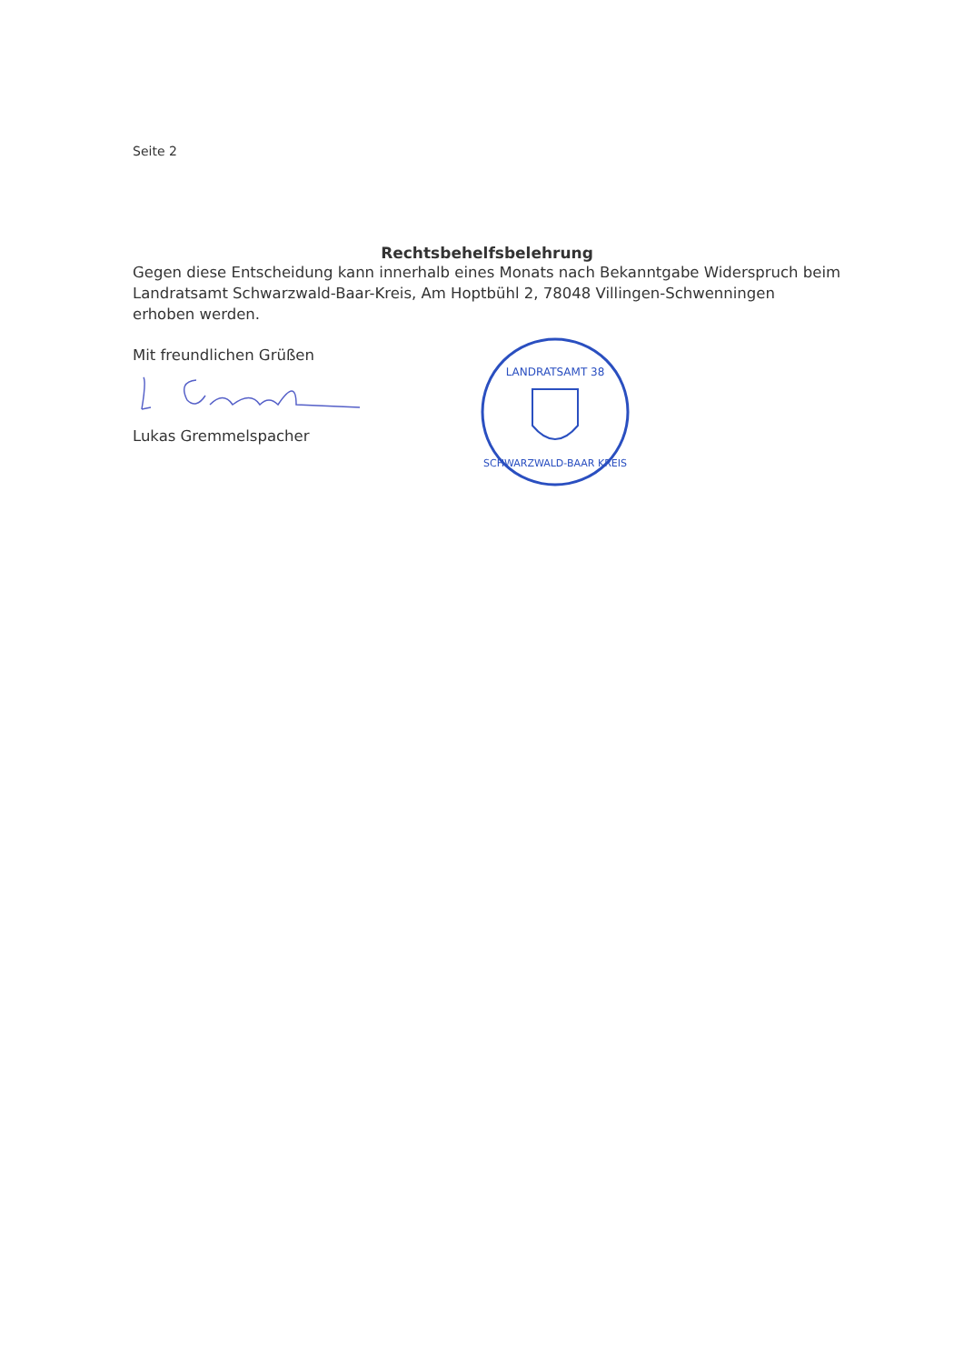Seite 2
Rechtsbehelfsbelehrung
Gegen diese Entscheidung kann innerhalb eines Monats nach Bekanntgabe Widerspruch beim Landratsamt Schwarzwald-Baar-Kreis, Am Hoptbühl 2, 78048 Villingen-Schwenningen erhoben werden.
Mit freundlichen Grüßen
Lukas Gremmelspacher
LANDRATSAMT 38
SCHWARZWALD-BAAR KREIS